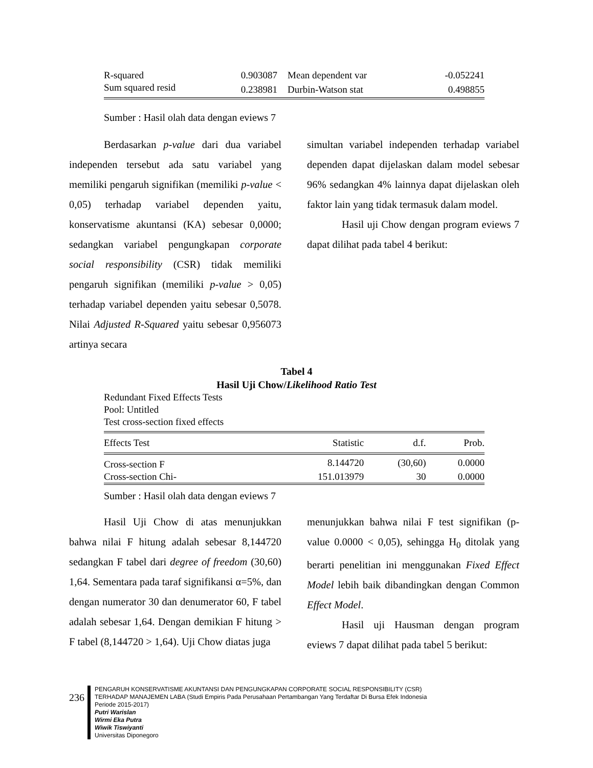| R-squared | 0.903087 | Mean dependent var | -0.052241 |
| Sum squared resid | 0.238981 | Durbin-Watson stat | 0.498855 |
Sumber : Hasil olah data dengan eviews 7
Berdasarkan p-value dari dua variabel independen tersebut ada satu variabel yang memiliki pengaruh signifikan (memiliki p-value < 0,05) terhadap variabel dependen yaitu, konservatisme akuntansi (KA) sebesar 0,0000; sedangkan variabel pengungkapan corporate social responsibility (CSR) tidak memiliki pengaruh signifikan (memiliki p-value > 0,05) terhadap variabel dependen yaitu sebesar 0,5078. Nilai Adjusted R-Squared yaitu sebesar 0,956073 artinya secara
simultan variabel independen terhadap variabel dependen dapat dijelaskan dalam model sebesar 96% sedangkan 4% lainnya dapat dijelaskan oleh faktor lain yang tidak termasuk dalam model.
Hasil uji Chow dengan program eviews 7 dapat dilihat pada tabel 4 berikut:
Tabel 4
Hasil Uji Chow/Likelihood Ratio Test
Redundant Fixed Effects Tests
Pool: Untitled
Test cross-section fixed effects
| Effects Test | Statistic | d.f. | Prob. |
| --- | --- | --- | --- |
| Cross-section F | 8.144720 | (30,60) | 0.0000 |
| Cross-section Chi- | 151.013979 | 30 | 0.0000 |
Sumber : Hasil olah data dengan eviews 7
Hasil Uji Chow di atas menunjukkan bahwa nilai F hitung adalah sebesar 8,144720 sedangkan F tabel dari degree of freedom (30,60) 1,64. Sementara pada taraf signifikansi α=5%, dan dengan numerator 30 dan denumerator 60, F tabel adalah sebesar 1,64. Dengan demikian F hitung > F tabel (8,144720 > 1,64). Uji Chow diatas juga
menunjukkan bahwa nilai F test signifikan (p-value 0.0000 < 0,05), sehingga H<sub>0</sub> ditolak yang berarti penelitian ini menggunakan Fixed Effect Model lebih baik dibandingkan dengan Common Effect Model.
Hasil uji Hausman dengan program eviews 7 dapat dilihat pada tabel 5 berikut:
236
PENGARUH KONSERVATISME AKUNTANSI DAN PENGUNGKAPAN CORPORATE SOCIAL RESPONSIBILITY (CSR)
TERHADAP MANAJEMEN LABA (Studi Empiris Pada Perusahaan Pertambangan Yang Terdaftar Di Bursa Efek Indonesia
Periode 2015-2017)
Putri Warislan
Wirmi Eka Putra
Wiwik Tiswiyanti
Universitas Diponegoro